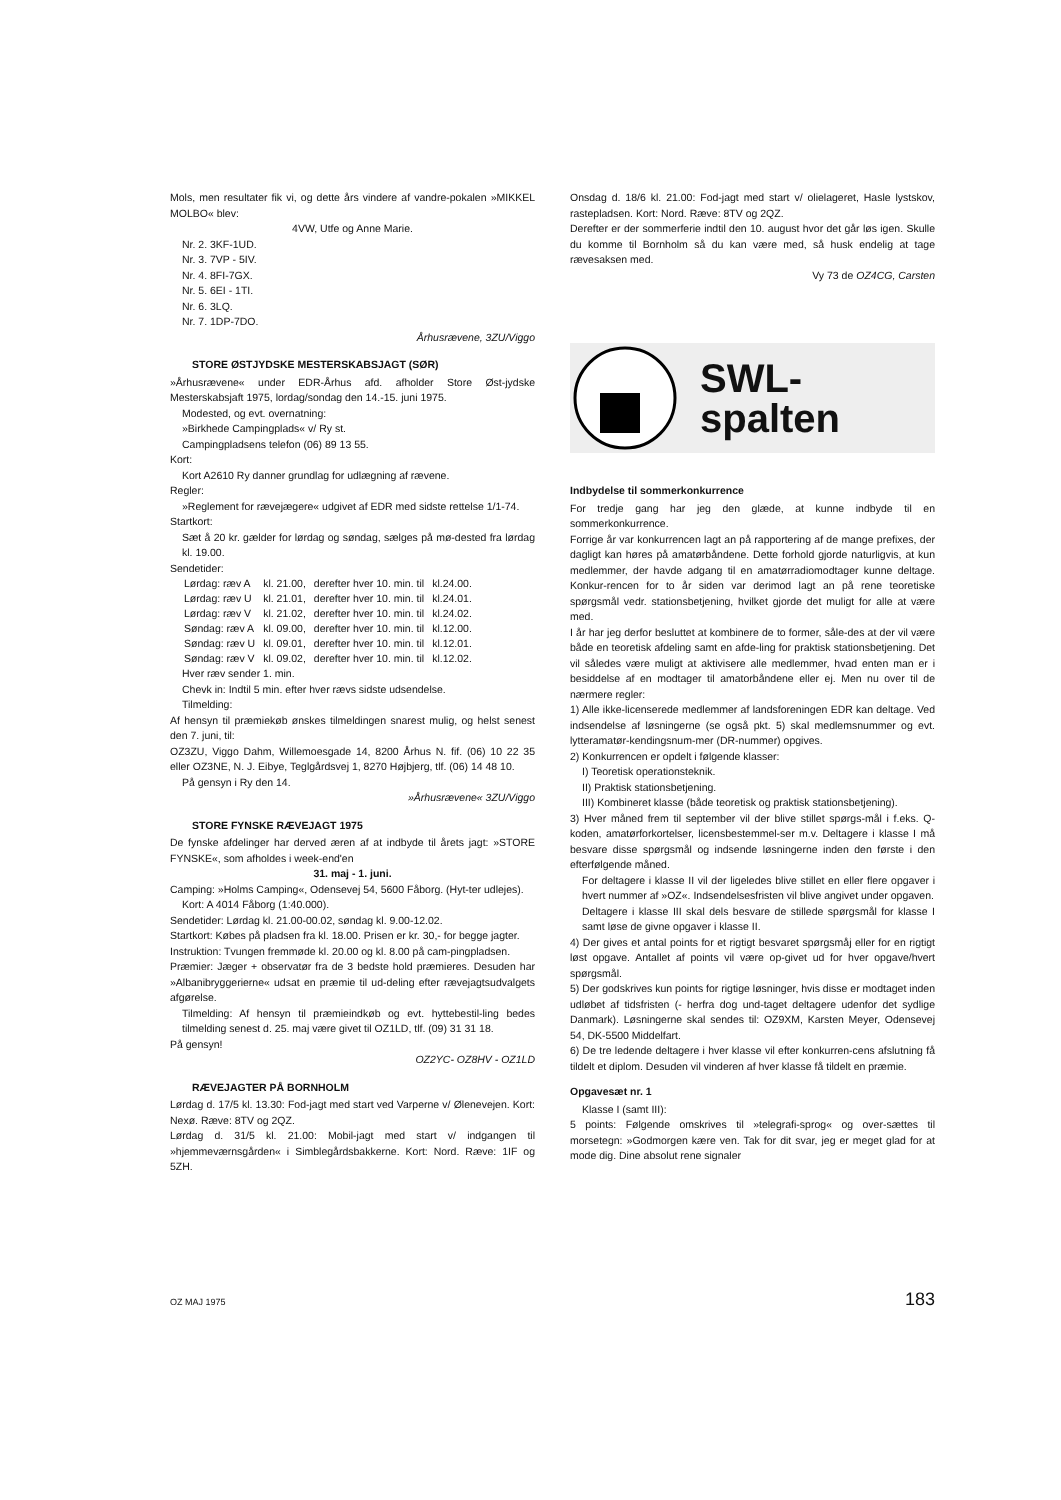Mols, men resultater fik vi, og dette års vindere af vandre-pokalen »MIKKEL MOLBO« blev:
4VW, Utfe og Anne Marie.
Nr. 2. 3KF-1UD.
Nr. 3. 7VP - 5IV.
Nr. 4. 8FI-7GX.
Nr. 5. 6EI - 1TI.
Nr. 6. 3LQ.
Nr. 7. 1DP-7DO.
Århusrævene, 3ZU/Viggo
STORE ØSTJYDSKE MESTERSKABSJAGT (SØR)
»Århusrævene« under EDR-Århus afd. afholder Store Øst-jydske Mesterskabsjaft 1975, lordag/sondag den 14.-15. juni 1975.
Modested, og evt. overnatning:
»Birkhede Campingplads« v/ Ry st.
Campingpladsens telefon (06) 89 13 55.
Kort:
Kort A2610 Ry danner grundlag for udlægning af rævene.
Regler:
»Reglement for rævejægere« udgivet af EDR med sidste rettelse 1/1-74.
Startkort:
Sæt å 20 kr. gælder for lørdag og søndag, sælges på mø-dested fra lørdag kl. 19.00.
Sendetider:
| Lørdag: ræv A | kl. 21.00, | derefter hver 10. min. til | kl.24.00. |
| Lørdag: ræv U | kl. 21.01, | derefter hver 10. min. til | kl.24.01. |
| Lørdag: ræv V | kl. 21.02, | derefter hver 10. min. til | kl.24.02. |
| Søndag: ræv A | kl. 09.00, | derefter hver 10. min. til | kl.12.00. |
| Søndag: ræv U | kl. 09.01, | derefter hver 10. min. til | kl.12.01. |
| Søndag: ræv V | kl. 09.02, | derefter hver 10. min. til | kl.12.02. |
Hver ræv sender 1. min.
Chevk in: Indtil 5 min. efter hver rævs sidste udsendelse.
Tilmelding:
Af hensyn til præmiekøb ønskes tilmeldingen snarest mulig, og helst senest den 7. juni, til:
OZ3ZU, Viggo Dahm, Willemoesgade 14, 8200 Århus N. fif. (06) 10 22 35 eller OZ3NE, N. J. Eibye, Teglgårdsvej 1, 8270 Højbjerg, tlf. (06) 14 48 10.
På gensyn i Ry den 14.
»Århusrævene« 3ZU/Viggo
STORE FYNSKE RÆVEJAGT 1975
De fynske afdelinger har derved æren af at indbyde til årets jagt: »STORE FYNSKE«, som afholdes i week-end'en
31. maj - 1. juni.
Camping: »Holms Camping«, Odensevej 54, 5600 Fåborg. (Hyt-ter udlejes).
Kort: A 4014 Fåborg (1:40.000).
Sendetider: Lørdag kl. 21.00-00.02, søndag kl. 9.00-12.02.
Startkort: Købes på pladsen fra kl. 18.00. Prisen er kr. 30,- for begge jagter.
Instruktion: Tvungen fremmøde kl. 20.00 og kl. 8.00 på cam-pingpladsen.
Præmier: Jæger + observatør fra de 3 bedste hold præmieres. Desuden har »Albanibryggerierne« udsat en præmie til ud-deling efter rævejagtsudvalgets afgørelse.
Tilmelding: Af hensyn til præmieindkøb og evt. hyttebestil-ling bedes tilmelding senest d. 25. maj være givet til OZ1LD, tlf. (09) 31 31 18.
På gensyn!
OZ2YC- OZ8HV - OZ1LD
RÆVEJAGTER PÅ BORNHOLM
Lørdag d. 17/5 kl. 13.30: Fod-jagt med start ved Varperne v/ Ølenevejen. Kort: Nexø. Ræve: 8TV og 2QZ.
Lørdag d. 31/5 kl. 21.00: Mobil-jagt med start v/ indgangen til »hjemmeværnsgården« i Simblegårdsbakkerne. Kort: Nord. Ræve: 1IF og 5ZH.
Onsdag d. 18/6 kl. 21.00: Fod-jagt med start v/ olielageret, Hasle lystskov, rastepladsen. Kort: Nord. Ræve: 8TV og 2QZ.
Derefter er der sommerferie indtil den 10. august hvor det går løs igen. Skulle du komme til Bornholm så du kan være med, så husk endelig at tage rævesaksen med.
Vy 73 de OZ4CG, Carsten
SWL-
spalten
Indbydelse til sommerkonkurrence
For tredje gang har jeg den glæde, at kunne indbyde til en sommerkonkurrence.
Forrige år var konkurrencen lagt an på rapportering af de mange prefixes, der dagligt kan høres på amatørbåndene. Dette forhold gjorde naturligvis, at kun medlemmer, der havde adgang til en amatørradiomodtager kunne deltage. Konkur-rencen for to år siden var derimod lagt an på rene teoretiske spørgsmål vedr. stationsbetjening, hvilket gjorde det muligt for alle at være med.
I år har jeg derfor besluttet at kombinere de to former, såle-des at der vil være både en teoretisk afdeling samt en afde-ling for praktisk stationsbetjening. Det vil således være muligt at aktivisere alle medlemmer, hvad enten man er i besiddelse af en modtager til amatorbåndene eller ej. Men nu over til de nærmere regler:
1) Alle ikke-licenserede medlemmer af landsforeningen EDR kan deltage. Ved indsendelse af løsningerne (se også pkt. 5) skal medlemsnummer og evt. lytteramatør-kendingsnum-mer (DR-nummer) opgives.
2) Konkurrencen er opdelt i følgende klasser:
I) Teoretisk operationsteknik.
II) Praktisk stationsbetjening.
III) Kombineret klasse (både teoretisk og praktisk stationsbetjening).
3) Hver måned frem til september vil der blive stillet spørgs-mål i f.eks. Q-koden, amatørforkortelser, licensbestemmel-ser m.v. Deltagere i klasse I må besvare disse spørgsmål og indsende løsningerne inden den første i den efterfølgende måned.
For deltagere i klasse II vil der ligeledes blive stillet en eller flere opgaver i hvert nummer af »OZ«. Indsendelsesfristen vil blive angivet under opgaven.
Deltagere i klasse III skal dels besvare de stillede spørgsmål for klasse I samt løse de givne opgaver i klasse II.
4) Der gives et antal points for et rigtigt besvaret spørgsmåj eller for en rigtigt løst opgave. Antallet af points vil være op-givet ud for hver opgave/hvert spørgsmål.
5) Der godskrives kun points for rigtige løsninger, hvis disse er modtaget inden udløbet af tidsfristen (- herfra dog und-taget deltagere udenfor det sydlige Danmark). Løsningerne skal sendes til: OZ9XM, Karsten Meyer, Odensevej 54, DK-5500 Middelfart.
6) De tre ledende deltagere i hver klasse vil efter konkurren-cens afslutning få tildelt et diplom. Desuden vil vinderen af hver klasse få tildelt en præmie.
Opgavesæt nr. 1
Klasse I (samt III):
5 points: Følgende omskrives til »telegrafi-sprog« og over-sættes til morsetegn: »Godmorgen kære ven. Tak for dit svar, jeg er meget glad for at mode dig. Dine absolut rene signaler
OZ MAJ 1975 183